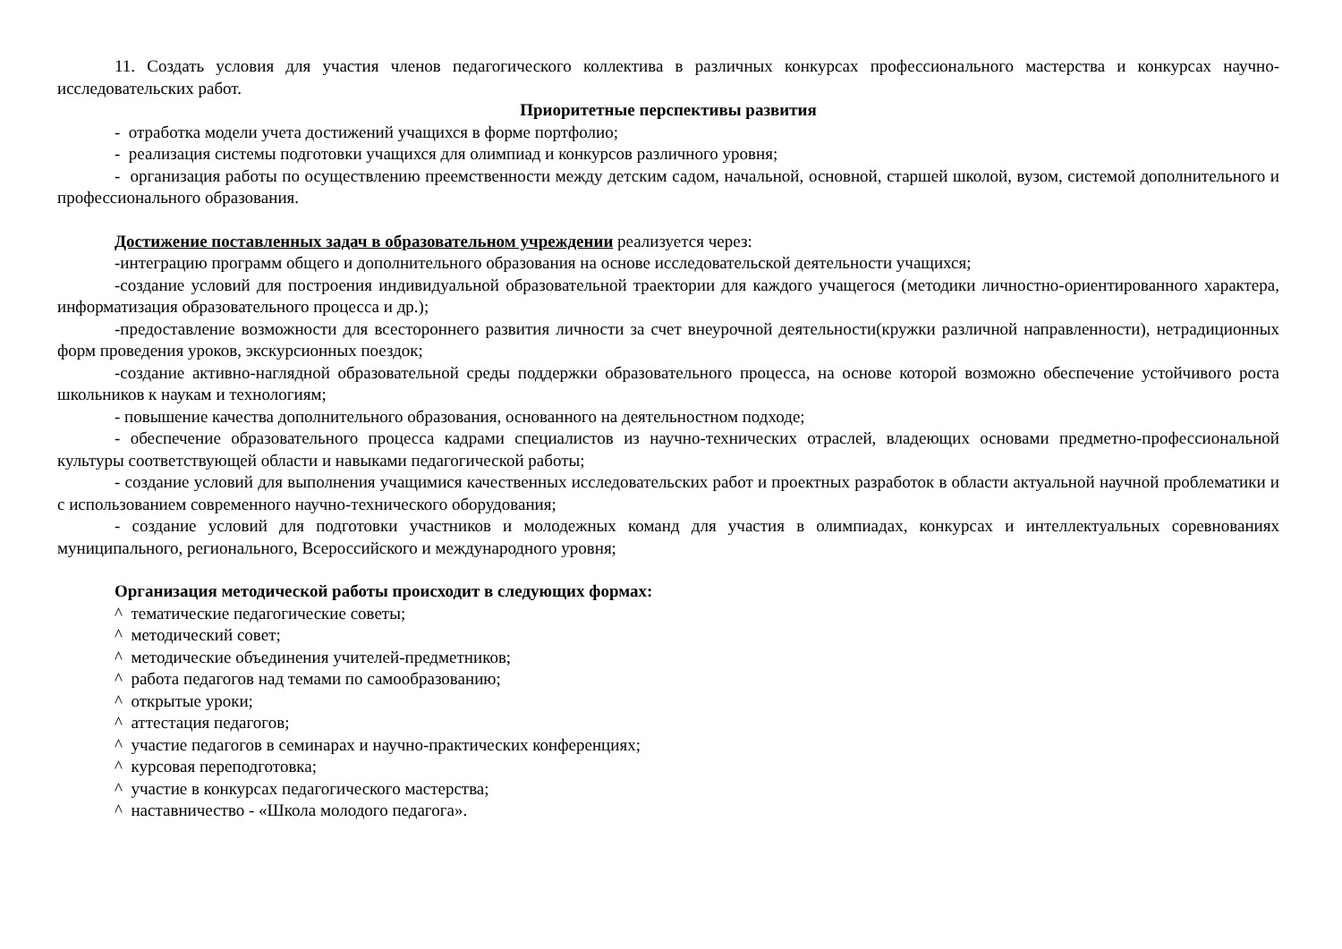11. Создать условия для участия членов педагогического коллектива в различных конкурсах профессионального мастерства и конкурсах научно-исследовательских работ.
Приоритетные перспективы развития
- отработка модели учета достижений учащихся в форме портфолио;
- реализация системы подготовки учащихся для олимпиад и конкурсов различного уровня;
- организация работы по осуществлению преемственности между детским садом, начальной, основной, старшей школой, вузом, системой дополнительного и профессионального образования.
Достижение поставленных задач в образовательном учреждении реализуется через:
-интеграцию программ общего и дополнительного образования на основе исследовательской деятельности учащихся;
-создание условий для построения индивидуальной образовательной траектории для каждого учащегося (методики личностно-ориентированного характера, информатизация образовательного процесса и др.);
-предоставление возможности для всестороннего развития личности за счет внеурочной деятельности(кружки различной направленности), нетрадиционных форм проведения уроков, экскурсионных поездок;
-создание активно-наглядной образовательной среды поддержки образовательного процесса, на основе которой возможно обеспечение устойчивого роста школьников к наукам и технологиям;
- повышение качества дополнительного образования, основанного на деятельностном подходе;
- обеспечение образовательного процесса кадрами специалистов из научно-технических отраслей, владеющих основами предметно-профессиональной культуры соответствующей области и навыками педагогической работы;
- создание условий для выполнения учащимися качественных исследовательских работ и проектных разработок в области актуальной научной проблематики и с использованием современного научно-технического оборудования;
- создание условий для подготовки участников и молодежных команд для участия в олимпиадах, конкурсах и интеллектуальных соревнованиях муниципального, регионального, Всероссийского и международного уровня;
Организация методической работы происходит в следующих формах:
^ тематические педагогические советы;
^ методический совет;
^ методические объединения учителей-предметников;
^ работа педагогов над темами по самообразованию;
^ открытые уроки;
^ аттестация педагогов;
^ участие педагогов в семинарах и научно-практических конференциях;
^ курсовая переподготовка;
^ участие в конкурсах педагогического мастерства;
^ наставничество - «Школа молодого педагога».